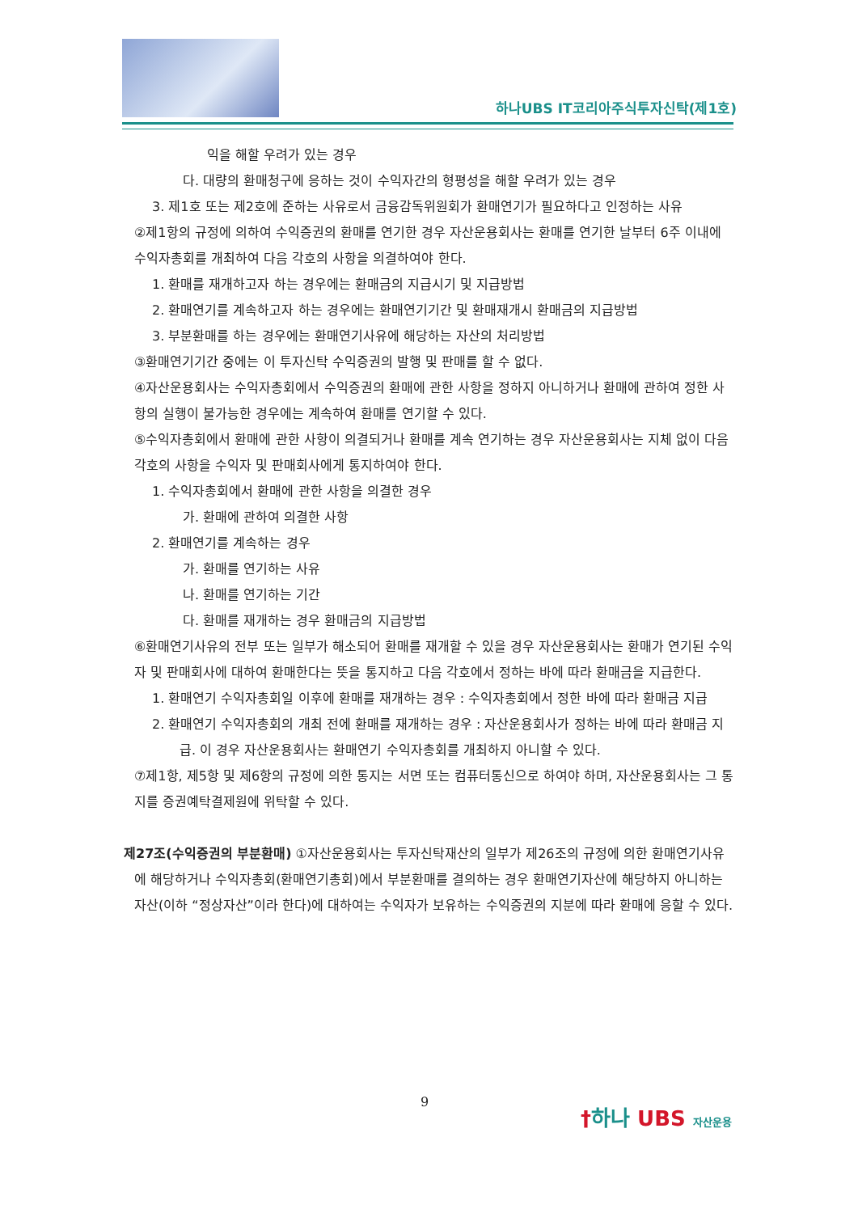하나UBS IT코리아주식투자신탁(제1호)
익을 해할 우려가 있는 경우
다. 대량의 환매청구에 응하는 것이 수익자간의 형평성을 해할 우려가 있는 경우
3. 제1호 또는 제2호에 준하는 사유로서 금융감독위원회가 환매연기가 필요하다고 인정하는 사유
②제1항의 규정에 의하여 수익증권의 환매를 연기한 경우 자산운용회사는 환매를 연기한 날부터 6주 이내에 수익자총회를 개최하여 다음 각호의 사항을 의결하여야 한다.
1. 환매를 재개하고자 하는 경우에는 환매금의 지급시기 및 지급방법
2. 환매연기를 계속하고자 하는 경우에는 환매연기기간 및 환매재개시 환매금의 지급방법
3. 부분환매를 하는 경우에는 환매연기사유에 해당하는 자산의 처리방법
③환매연기기간 중에는 이 투자신탁 수익증권의 발행 및 판매를 할 수 없다.
④자산운용회사는 수익자총회에서 수익증권의 환매에 관한 사항을 정하지 아니하거나 환매에 관하여 정한 사항의 실행이 불가능한 경우에는 계속하여 환매를 연기할 수 있다.
⑤수익자총회에서 환매에 관한 사항이 의결되거나 환매를 계속 연기하는 경우 자산운용회사는 지체 없이 다음 각호의 사항을 수익자 및 판매회사에게 통지하여야 한다.
1. 수익자총회에서 환매에 관한 사항을 의결한 경우
가. 환매에 관하여 의결한 사항
2. 환매연기를 계속하는 경우
가. 환매를 연기하는 사유
나. 환매를 연기하는 기간
다. 환매를 재개하는 경우 환매금의 지급방법
⑥환매연기사유의 전부 또는 일부가 해소되어 환매를 재개할 수 있을 경우 자산운용회사는 환매가 연기된 수익자 및 판매회사에 대하여 환매한다는 뜻을 통지하고 다음 각호에서 정하는 바에 따라 환매금을 지급한다.
1. 환매연기 수익자총회일 이후에 환매를 재개하는 경우 : 수익자총회에서 정한 바에 따라 환매금 지급
2. 환매연기 수익자총회의 개최 전에 환매를 재개하는 경우 : 자산운용회사가 정하는 바에 따라 환매금 지급. 이 경우 자산운용회사는 환매연기 수익자총회를 개최하지 아니할 수 있다.
⑦제1항, 제5항 및 제6항의 규정에 의한 통지는 서면 또는 컴퓨터통신으로 하여야 하며, 자산운용회사는 그 통지를 증권예탁결제원에 위탁할 수 있다.
제27조(수익증권의 부분환매) ①자산운용회사는 투자신탁재산의 일부가 제26조의 규정에 의한 환매연기사유에 해당하거나 수익자총회(환매연기총회)에서 부분환매를 결의하는 경우 환매연기자산에 해당하지 아니하는 자산(이하 “정상자산”이라 한다)에 대하여는 수익자가 보유하는 수익증권의 지분에 따라 환매에 응할 수 있다.
9 †하나 UBS 자산운용